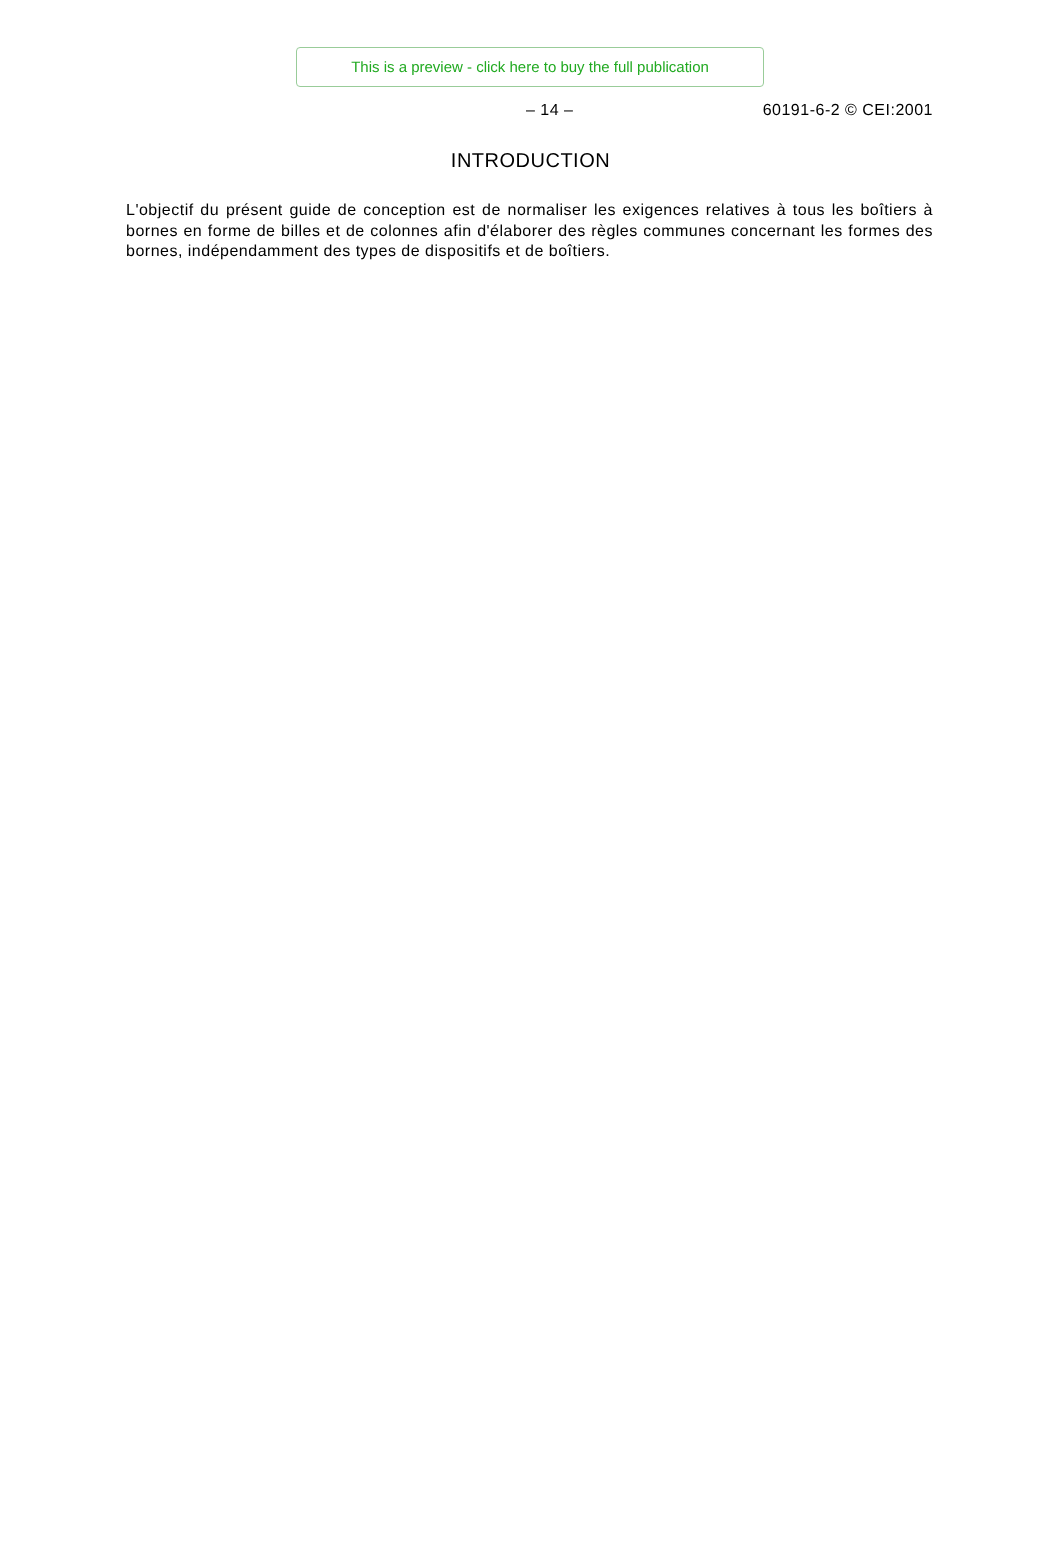This is a preview - click here to buy the full publication
– 14 – 60191-6-2 © CEI:2001
INTRODUCTION
L'objectif du présent guide de conception est de normaliser les exigences relatives à tous les boîtiers à bornes en forme de billes et de colonnes afin d'élaborer des règles communes concernant les formes des bornes, indépendamment des types de dispositifs et de boîtiers.